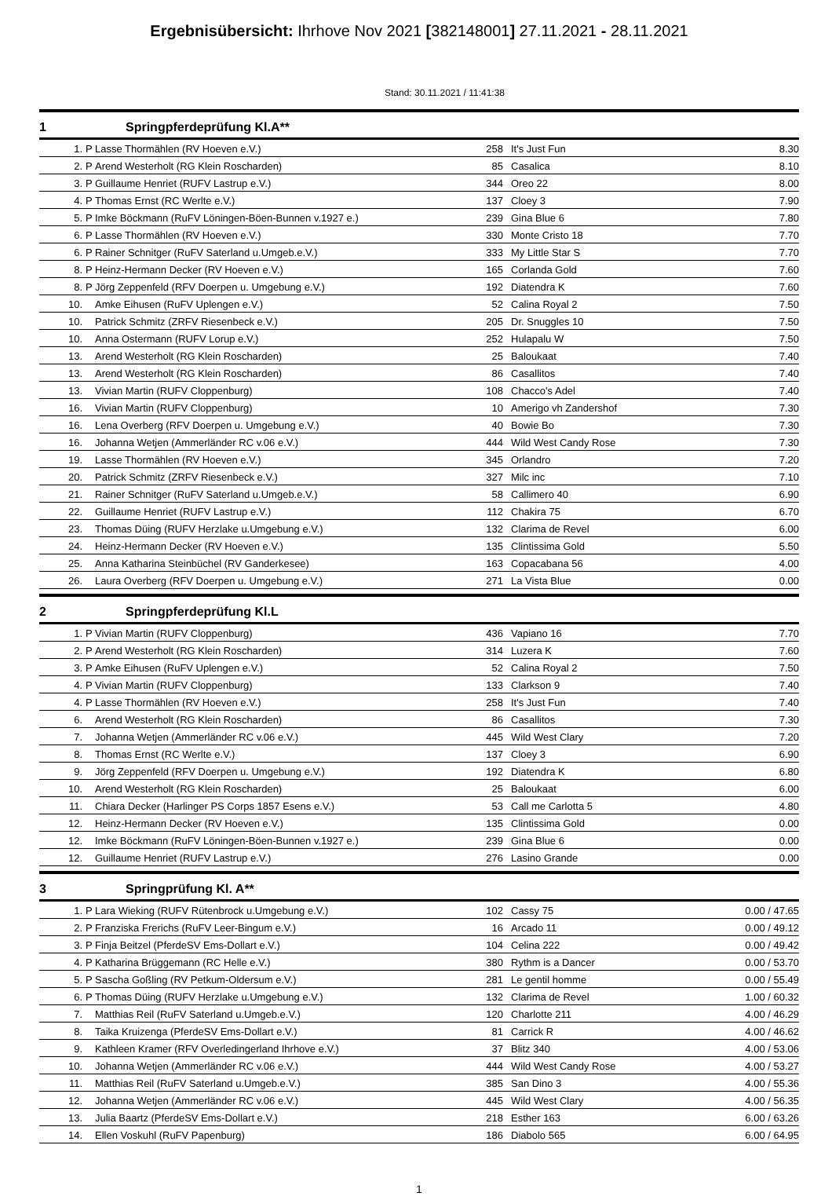Ergebnisübersicht: Ihrhove Nov 2021 [382148001] 27.11.2021 - 28.11.2021
Stand: 30.11.2021 / 11:41:38
1 Springpferdeprüfung Kl.A**
| 1. | P | Lasse Thormählen (RV Hoeven e.V.) | 258 | It's Just Fun | 8.30 |
| 2. | P | Arend Westerholt (RG Klein Roscharden) | 85 | Casalica | 8.10 |
| 3. | P | Guillaume Henriet (RUFV Lastrup e.V.) | 344 | Oreo 22 | 8.00 |
| 4. | P | Thomas Ernst (RC Werlte e.V.) | 137 | Cloey 3 | 7.90 |
| 5. | P | Imke Böckmann (RuFV Löningen-Böen-Bunnen v.1927 e.) | 239 | Gina Blue 6 | 7.80 |
| 6. | P | Lasse Thormählen (RV Hoeven e.V.) | 330 | Monte Cristo 18 | 7.70 |
| 6. | P | Rainer Schnitger (RuFV Saterland u.Umgeb.e.V.) | 333 | My Little Star S | 7.70 |
| 8. | P | Heinz-Hermann Decker (RV Hoeven e.V.) | 165 | Corlanda Gold | 7.60 |
| 8. | P | Jörg Zeppenfeld (RFV Doerpen u. Umgebung e.V.) | 192 | Diatendra K | 7.60 |
| 10. | | Amke Eihusen (RuFV Uplengen e.V.) | 52 | Calina Royal 2 | 7.50 |
| 10. | | Patrick Schmitz (ZRFV Riesenbeck e.V.) | 205 | Dr. Snuggles 10 | 7.50 |
| 10. | | Anna Ostermann (RUFV Lorup e.V.) | 252 | Hulapalu W | 7.50 |
| 13. | | Arend Westerholt (RG Klein Roscharden) | 25 | Baloukaat | 7.40 |
| 13. | | Arend Westerholt (RG Klein Roscharden) | 86 | Casallitos | 7.40 |
| 13. | | Vivian Martin (RUFV Cloppenburg) | 108 | Chacco's Adel | 7.40 |
| 16. | | Vivian Martin (RUFV Cloppenburg) | 10 | Amerigo vh Zandershof | 7.30 |
| 16. | | Lena Overberg (RFV Doerpen u. Umgebung e.V.) | 40 | Bowie Bo | 7.30 |
| 16. | | Johanna Wetjen (Ammerländer RC v.06 e.V.) | 444 | Wild West Candy Rose | 7.30 |
| 19. | | Lasse Thormählen (RV Hoeven e.V.) | 345 | Orlandro | 7.20 |
| 20. | | Patrick Schmitz (ZRFV Riesenbeck e.V.) | 327 | Milc inc | 7.10 |
| 21. | | Rainer Schnitger (RuFV Saterland u.Umgeb.e.V.) | 58 | Callimero 40 | 6.90 |
| 22. | | Guillaume Henriet (RUFV Lastrup e.V.) | 112 | Chakira 75 | 6.70 |
| 23. | | Thomas Düing (RUFV Herzlake u.Umgebung e.V.) | 132 | Clarima de Revel | 6.00 |
| 24. | | Heinz-Hermann Decker (RV Hoeven e.V.) | 135 | Clintissima Gold | 5.50 |
| 25. | | Anna Katharina Steinbüchel (RV Ganderkesee) | 163 | Copacabana 56 | 4.00 |
| 26. | | Laura Overberg (RFV Doerpen u. Umgebung e.V.) | 271 | La Vista Blue | 0.00 |
2 Springpferdeprüfung Kl.L
| 1. | P | Vivian Martin (RUFV Cloppenburg) | 436 | Vapiano 16 | 7.70 |
| 2. | P | Arend Westerholt (RG Klein Roscharden) | 314 | Luzera K | 7.60 |
| 3. | P | Amke Eihusen (RuFV Uplengen e.V.) | 52 | Calina Royal 2 | 7.50 |
| 4. | P | Vivian Martin (RUFV Cloppenburg) | 133 | Clarkson 9 | 7.40 |
| 4. | P | Lasse Thormählen (RV Hoeven e.V.) | 258 | It's Just Fun | 7.40 |
| 6. | | Arend Westerholt (RG Klein Roscharden) | 86 | Casallitos | 7.30 |
| 7. | | Johanna Wetjen (Ammerländer RC v.06 e.V.) | 445 | Wild West Clary | 7.20 |
| 8. | | Thomas Ernst (RC Werlte e.V.) | 137 | Cloey 3 | 6.90 |
| 9. | | Jörg Zeppenfeld (RFV Doerpen u. Umgebung e.V.) | 192 | Diatendra K | 6.80 |
| 10. | | Arend Westerholt (RG Klein Roscharden) | 25 | Baloukaat | 6.00 |
| 11. | | Chiara Decker (Harlinger PS Corps 1857 Esens e.V.) | 53 | Call me Carlotta 5 | 4.80 |
| 12. | | Heinz-Hermann Decker (RV Hoeven e.V.) | 135 | Clintissima Gold | 0.00 |
| 12. | | Imke Böckmann (RuFV Löningen-Böen-Bunnen v.1927 e.) | 239 | Gina Blue 6 | 0.00 |
| 12. | | Guillaume Henriet (RUFV Lastrup e.V.) | 276 | Lasino Grande | 0.00 |
3 Springprüfung Kl. A**
| 1. | P | Lara Wieking (RUFV Rütenbrock u.Umgebung e.V.) | 102 | Cassy 75 | 0.00 / 47.65 |
| 2. | P | Franziska Frerichs (RuFV Leer-Bingum e.V.) | 16 | Arcado 11 | 0.00 / 49.12 |
| 3. | P | Finja Beitzel (PferdeSV Ems-Dollart e.V.) | 104 | Celina 222 | 0.00 / 49.42 |
| 4. | P | Katharina Brüggemann (RC Helle e.V.) | 380 | Rythm is a Dancer | 0.00 / 53.70 |
| 5. | P | Sascha Goßling (RV Petkum-Oldersum e.V.) | 281 | Le gentil homme | 0.00 / 55.49 |
| 6. | P | Thomas Düing (RUFV Herzlake u.Umgebung e.V.) | 132 | Clarima de Revel | 1.00 / 60.32 |
| 7. | | Matthias Reil (RuFV Saterland u.Umgeb.e.V.) | 120 | Charlotte 211 | 4.00 / 46.29 |
| 8. | | Taika Kruizenga (PferdeSV Ems-Dollart e.V.) | 81 | Carrick R | 4.00 / 46.62 |
| 9. | | Kathleen Kramer (RFV Overledingerland Ihrhove e.V.) | 37 | Blitz 340 | 4.00 / 53.06 |
| 10. | | Johanna Wetjen (Ammerländer RC v.06 e.V.) | 444 | Wild West Candy Rose | 4.00 / 53.27 |
| 11. | | Matthias Reil (RuFV Saterland u.Umgeb.e.V.) | 385 | San Dino 3 | 4.00 / 55.36 |
| 12. | | Johanna Wetjen (Ammerländer RC v.06 e.V.) | 445 | Wild West Clary | 4.00 / 56.35 |
| 13. | | Julia Baartz (PferdeSV Ems-Dollart e.V.) | 218 | Esther 163 | 6.00 / 63.26 |
| 14. | | Ellen Voskuhl (RuFV Papenburg) | 186 | Diabolo 565 | 6.00 / 64.95 |
1